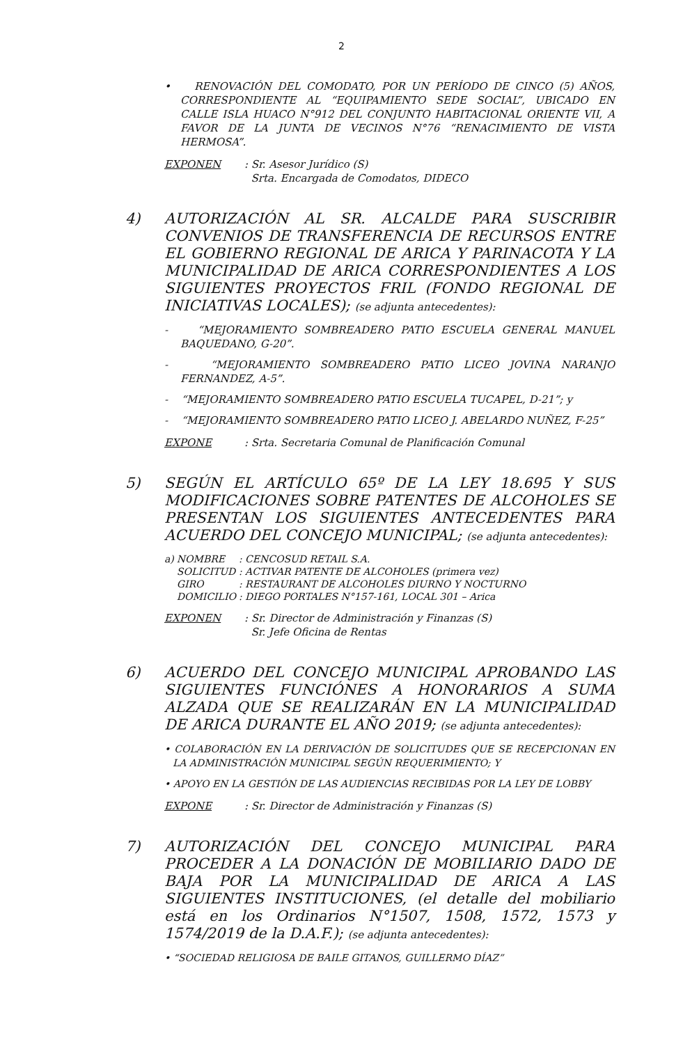2
• RENOVACIÓN DEL COMODATO, POR UN PERÍODO DE CINCO (5) AÑOS, CORRESPONDIENTE AL “EQUIPAMIENTO SEDE SOCIAL”, UBICADO EN CALLE ISLA HUACO N°912 DEL CONJUNTO HABITACIONAL ORIENTE VII, A FAVOR DE LA JUNTA DE VECINOS N°76 “RENACIMIENTO DE VISTA HERMOSA”.
EXPONEN : Sr. Asesor Jurídico (S)
Srta. Encargada de Comodatos, DIDECO
4) AUTORIZACIÓN AL SR. ALCALDE PARA SUSCRIBIR CONVENIOS DE TRANSFERENCIA DE RECURSOS ENTRE EL GOBIERNO REGIONAL DE ARICA Y PARINACOTA Y LA MUNICIPALIDAD DE ARICA CORRESPONDIENTES A LOS SIGUIENTES PROYECTOS FRIL (FONDO REGIONAL DE INICIATIVAS LOCALES); (se adjunta antecedentes):
- “MEJORAMIENTO SOMBREADERO PATIO ESCUELA GENERAL MANUEL BAQUEDANO, G-20”.
- “MEJORAMIENTO SOMBREADERO PATIO LICEO JOVINA NARANJO FERNANDEZ, A-5”.
- “MEJORAMIENTO SOMBREADERO PATIO ESCUELA TUCAPEL, D-21”; y
- “MEJORAMIENTO SOMBREADERO PATIO LICEO J. ABELARDO NUÑEZ, F-25”
EXPONE : Srta. Secretaria Comunal de Planificación Comunal
5) SEGÚN EL ARTÍCULO 65º DE LA LEY 18.695 Y SUS MODIFICACIONES SOBRE PATENTES DE ALCOHOLES SE PRESENTAN LOS SIGUIENTES ANTECEDENTES PARA ACUERDO DEL CONCEJO MUNICIPAL; (se adjunta antecedentes):
| a) | NOMBRE | : CENCOSUD RETAIL S.A. |
| | SOLICITUD | : ACTIVAR PATENTE DE ALCOHOLES (primera vez) |
| | GIRO | : RESTAURANT DE ALCOHOLES DIURNO Y NOCTURNO |
| | DOMICILIO | : DIEGO PORTALES N°157-161, LOCAL 301 – Arica |
EXPONEN : Sr. Director de Administración y Finanzas (S)
Sr. Jefe Oficina de Rentas
6) ACUERDO DEL CONCEJO MUNICIPAL APROBANDO LAS SIGUIENTES FUNCIÓNES A HONORARIOS A SUMA ALZADA QUE SE REALIZARÁN EN LA MUNICIPALIDAD DE ARICA DURANTE EL AÑO 2019; (se adjunta antecedentes):
• COLABORACIÓN EN LA DERIVACIÓN DE SOLICITUDES QUE SE RECEPCIONAN EN LA ADMINISTRACIÓN MUNICIPAL SEGÚN REQUERIMIENTO; Y
• APOYO EN LA GESTIÓN DE LAS AUDIENCIAS RECIBIDAS POR LA LEY DE LOBBY
EXPONE : Sr. Director de Administración y Finanzas (S)
7) AUTORIZACIÓN DEL CONCEJO MUNICIPAL PARA PROCEDER A LA DONACIÓN DE MOBILIARIO DADO DE BAJA POR LA MUNICIPALIDAD DE ARICA A LAS SIGUIENTES INSTITUCIONES, (el detalle del mobiliario está en los Ordinarios N°1507, 1508, 1572, 1573 y 1574/2019 de la D.A.F.); (se adjunta antecedentes):
• “SOCIEDAD RELIGIOSA DE BAILE GITANOS, GUILLERMO DÍAZ”